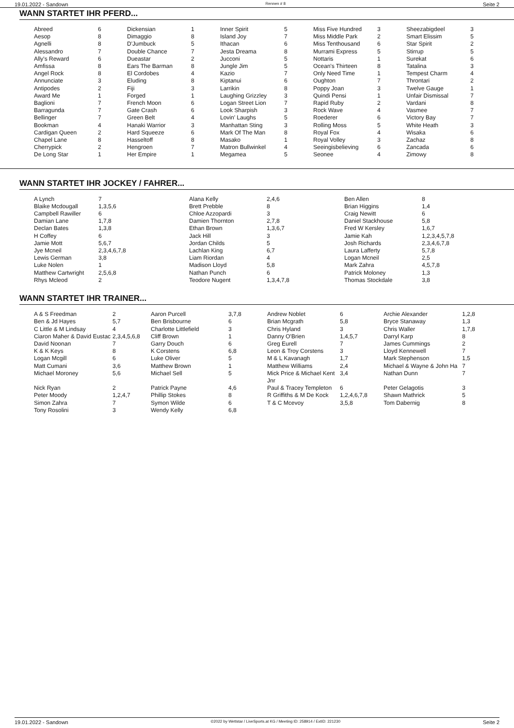19.01.2022 - Sandown Rennen # 8 Seite 2
WANN STARTET IHR PFERD...
| Abreed | 6 | Dickensian | 1 | Inner Spirit | 5 | Miss Five Hundred | 3 | Sheezabigdeel | 3 |
| Aesop | 8 | Dimaggio | 8 | Island Joy | 7 | Miss Middle Park | 2 | Smart Elissim | 5 |
| Agnelli | 8 | D'Jumbuck | 5 | Ithacan | 6 | Miss Tenthousand | 6 | Star Spirit | 2 |
| Alessandro | 7 | Double Chance | 7 | Jesta Dreama | 8 | Murrami Express | 5 | Stirrup | 5 |
| Ally's Reward | 6 | Dueastar | 2 | Jucconi | 5 | Nottaris | 1 | Surekat | 6 |
| Amfissa | 8 | Ears The Barman | 8 | Jungle Jim | 5 | Ocean's Thirteen | 8 | Tatalina | 3 |
| Angel Rock | 8 | El Cordobes | 4 | Kazio | 7 | Only Need Time | 1 | Tempest Charm | 4 |
| Annunciate | 3 | Eluding | 8 | Kiptanui | 6 | Oughton | 7 | Throntari | 2 |
| Antipodes | 2 | Fiji | 3 | Larrikin | 8 | Poppy Joan | 3 | Twelve Gauge | 1 |
| Award Me | 1 | Forged | 1 | Laughing Grizzley | 3 | Quindi Pensi | 1 | Unfair Dismissal | 7 |
| Baglioni | 7 | French Moon | 6 | Logan Street Lion | 7 | Rapid Ruby | 2 | Vardani | 8 |
| Barragunda | 7 | Gate Crash | 6 | Look Sharpish | 3 | Rock Wave | 4 | Vasmee | 7 |
| Bellinger | 7 | Green Belt | 4 | Lovin' Laughs | 5 | Roederer | 6 | Victory Bay | 7 |
| Bookman | 4 | Hanaki Warrior | 3 | Manhattan Sting | 3 | Rolling Moss | 5 | White Heath | 3 |
| Cardigan Queen | 2 | Hard Squeeze | 6 | Mark Of The Man | 8 | Royal Fox | 4 | Wisaka | 6 |
| Chapel Lane | 8 | Hasseltoff | 8 | Masako | 1 | Royal Volley | 3 | Zachaz | 8 |
| Cherrypick | 2 | Hengroen | 7 | Matron Bullwinkel | 4 | Seeingisbelieving | 6 | Zancada | 6 |
| De Long Star | 1 | Her Empire | 1 | Megamea | 5 | Seonee | 4 | Zimowy | 8 |
WANN STARTET IHR JOCKEY / FAHRER...
| A Lynch | 7 | Alana Kelly | 2,4,6 | Ben Allen | 8 |
| Blaike Mcdougall | 1,3,5,6 | Brett Prebble | 8 | Brian Higgins | 1,4 |
| Campbell Rawiller | 6 | Chloe Azzopardi | 3 | Craig Newitt | 6 |
| Damian Lane | 1,7,8 | Damien Thornton | 2,7,8 | Daniel Stackhouse | 5,8 |
| Declan Bates | 1,3,8 | Ethan Brown | 1,3,6,7 | Fred W Kersley | 1,6,7 |
| H Coffey | 6 | Jack Hill | 3 | Jamie Kah | 1,2,3,4,5,7,8 |
| Jamie Mott | 5,6,7 | Jordan Childs | 5 | Josh Richards | 2,3,4,6,7,8 |
| Jye Mcneil | 2,3,4,6,7,8 | Lachlan King | 6,7 | Laura Lafferty | 5,7,8 |
| Lewis German | 3,8 | Liam Riordan | 4 | Logan Mcneil | 2,5 |
| Luke Nolen | 1 | Madison Lloyd | 5,8 | Mark Zahra | 4,5,7,8 |
| Matthew Cartwright | 2,5,6,8 | Nathan Punch | 6 | Patrick Moloney | 1,3 |
| Rhys Mcleod | 2 | Teodore Nugent | 1,3,4,7,8 | Thomas Stockdale | 3,8 |
WANN STARTET IHR TRAINER...
| A & S Freedman | 2 | Aaron Purcell | 3,7,8 | Andrew Noblet | 6 | Archie Alexander | 1,2,8 |
| Ben & Jd Hayes | 5,7 | Ben Brisbourne | 6 | Brian Mcgrath | 5,8 | Bryce Stanaway | 1,3 |
| C Little & M Lindsay | 4 | Charlotte Littlefield | 3 | Chris Hyland | 3 | Chris Waller | 1,7,8 |
| Ciaron Maher & David Eustac | 2,3,4,5,6,8 | Cliff Brown | 1 | Danny O'Brien | 1,4,5,7 | Darryl Karp | 8 |
| David Noonan | 7 | Garry Douch | 6 | Greg Eurell | 7 | James Cummings | 2 |
| K & K Keys | 8 | K Corstens | 6,8 | Leon & Troy Corstens | 3 | Lloyd Kennewell | 7 |
| Logan Mcgill | 6 | Luke Oliver | 5 | M & L Kavanagh | 1,7 | Mark Stephenson | 1,5 |
| Matt Cumani | 3,6 | Matthew Brown | 1 | Matthew Williams | 2,4 | Michael & Wayne & John Ha | 7 |
| Michael Moroney | 5,6 | Michael Sell | 5 | Mick Price & Michael Kent Jnr | 3,4 | Nathan Dunn | 7 |
| Nick Ryan | 2 | Patrick Payne | 4,6 | Paul & Tracey Templeton | 6 | Peter Gelagotis | 3 |
| Peter Moody | 1,2,4,7 | Phillip Stokes | 8 | R Griffiths & M De Kock | 1,2,4,6,7,8 | Shawn Mathrick | 5 |
| Simon Zahra | 7 | Symon Wilde | 6 | T & C Mcevoy | 3,5,8 | Tom Dabernig | 8 |
| Tony Rosolini | 3 | Wendy Kelly | 6,8 | | | | |
19.01.2022 - Sandown ©2022 by Wettstar / LiveSports.at KG / Meeting ID: 258914 / ExtID: 221230 Seite 2